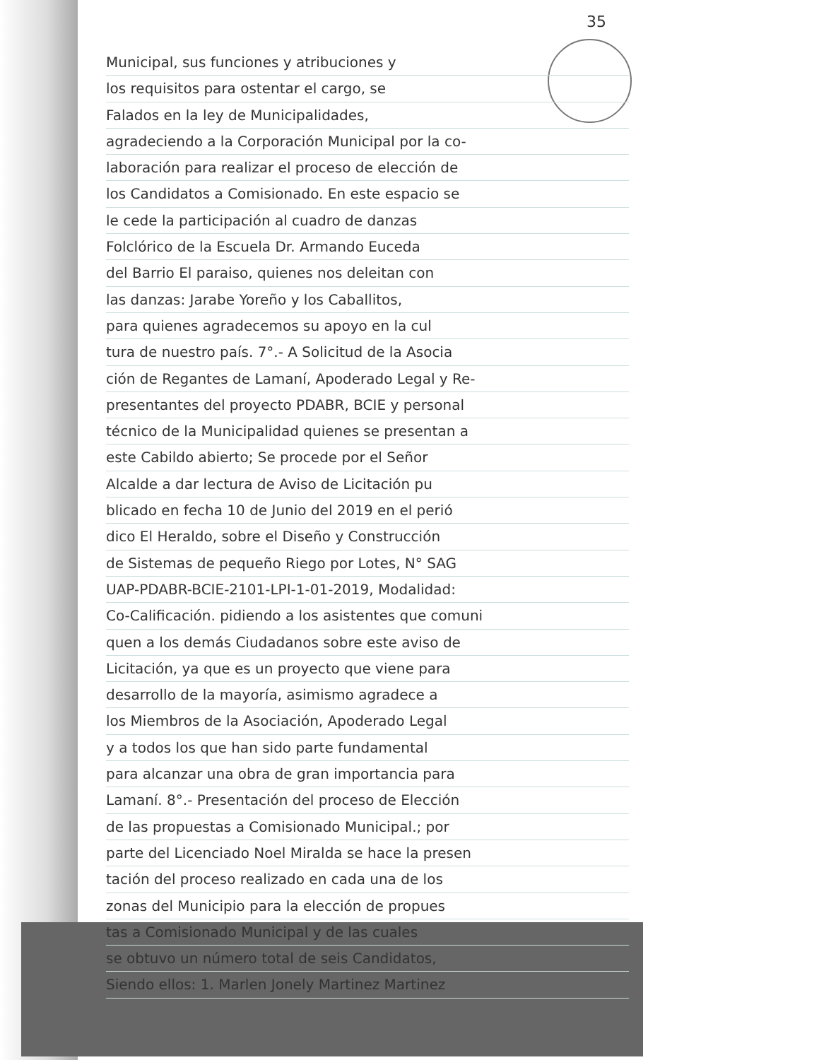35
Municipal, sus funciones y atribuciones y
los requisitos para ostentar el cargo, se
Falados en la ley de Municipalidades,
agradeciendo a la Corporación Municipal por la co-
laboración para realizar el proceso de elección de
los Candidatos a Comisionado. En este espacio se
le cede la participación al cuadro de danzas
Folclórico de la Escuela Dr. Armando Euceda
del Barrio El paraiso, quienes nos deleitan con
las danzas: Jarabe Yoreño y los Caballitos,
para quienes agradecemos su apoyo en la cul
tura de nuestro país. 7°.- A Solicitud de la Asocia
ción de Regantes de Lamaní, Apoderado Legal y Re-
presentantes del proyecto PDABR, BCIE y personal
técnico de la Municipalidad quienes se presentan a
este Cabildo abierto; Se procede por el Señor
Alcalde a dar lectura de Aviso de Licitación pu
blicado en fecha 10 de Junio del 2019 en el perió
dico El Heraldo, sobre el Diseño y Construcción
de Sistemas de pequeño Riego por Lotes, N° SAG
UAP-PDABR-BCIE-2101-LPI-1-01-2019, Modalidad:
Co-Calificación. pidiendo a los asistentes que comuni
quen a los demás Ciudadanos sobre este aviso de
Licitación, ya que es un proyecto que viene para
desarrollo de la mayoría, asimismo agradece a
los Miembros de la Asociación, Apoderado Legal
y a todos los que han sido parte fundamental
para alcanzar una obra de gran importancia para
Lamaní. 8°.- Presentación del proceso de Elección
de las propuestas a Comisionado Municipal.; por
parte del Licenciado Noel Miralda se hace la presen
tación del proceso realizado en cada una de los
zonas del Municipio para la elección de propues
tas a Comisionado Municipal y de las cuales
se obtuvo un número total de seis Candidatos,
Siendo ellos: 1. Marlen Jonely Martinez Martinez